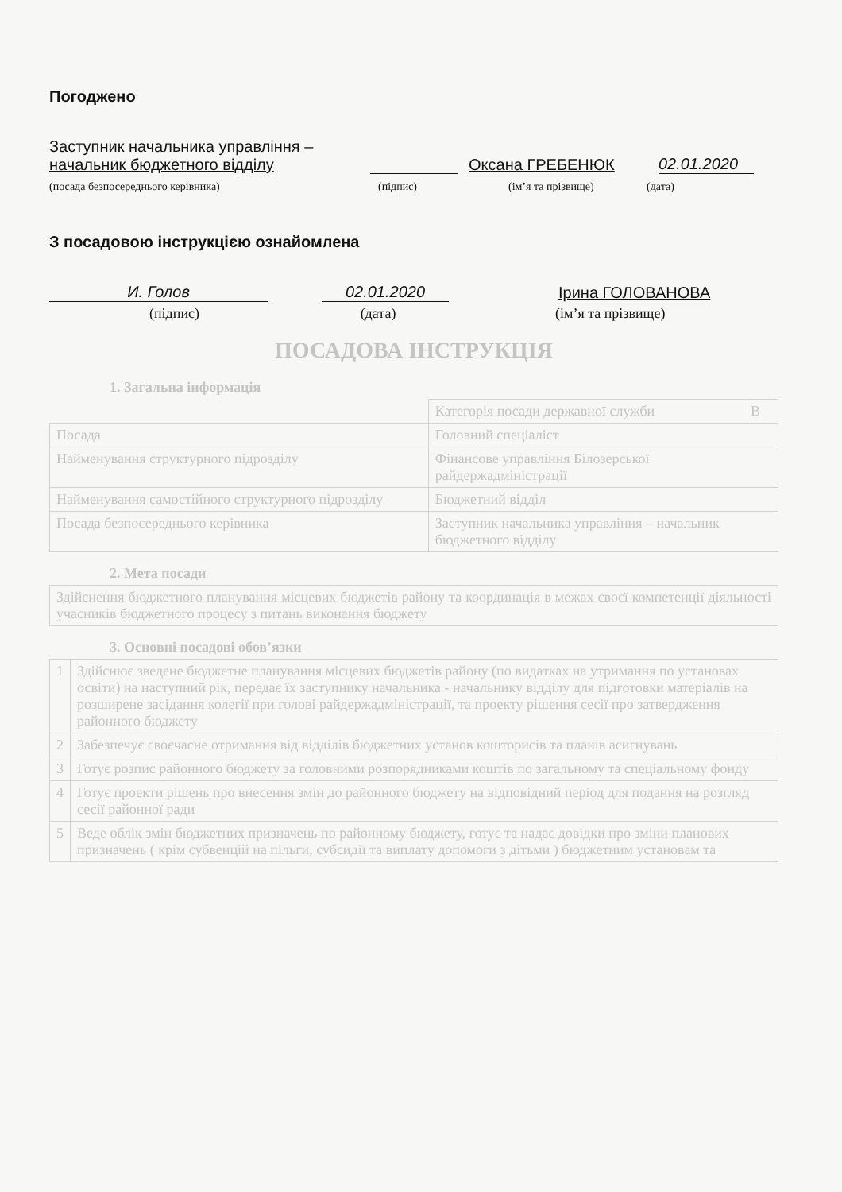Погоджено
Заступник начальника управління –
начальник бюджетного відділу
Оксана ГРЕБЕНЮК
02.01.2020
(посада безпосереднього керівника)
(підпис)
(ім’я та прізвище)
(дата)
З посадовою інструкцією ознайомлена
И. Голов
02.01.2020
Ірина ГОЛОВАНОВА
(підпис)
(дата)
(ім’я та прізвище)
ПОСАДОВА ІНСТРУКЦІЯ
1. Загальна інформація
| | Категорія посади державної служби | В |
| Посада | Головний спеціаліст | |
| Найменування структурного підрозділу | Фінансове управління Білозерської райдержадміністрації | |
| Найменування самостійного структурного підрозділу | Бюджетний відділ | |
| Посада безпосереднього керівника | Заступник начальника управління – начальник бюджетного відділу | |
2. Мета посади
| Здійснення бюджетного планування місцевих бюджетів району та координація в межах своєї компетенції діяльності учасників бюджетного процесу з питань виконання бюджету |
3. Основні посадові обов’язки
| 1 | Здійснює зведене бюджетне планування місцевих бюджетів району (по видатках на утримання по установах освіти) на наступний рік, передає їх заступнику начальника - начальнику відділу для підготовки матеріалів на розширене засідання колегії при голові райдержадміністрації, та проекту рішення сесії про затвердження районного бюджету |
| 2 | Забезпечує своєчасне отримання від відділів бюджетних установ кошторисів та планів асигнувань |
| 3 | Готує розпис районного бюджету за головними розпорядниками коштів по загальному та спеціальному фонду |
| 4 | Готує проекти рішень про внесення змін до районного бюджету на відповідний період для подання на розгляд сесії районної ради |
| 5 | Веде облік змін бюджетних призначень по районному бюджету, готує та надає довідки про зміни планових призначень ( крім субвенцій на пільги, субсидії та виплату допомоги з дітьми ) бюджетним установам та |